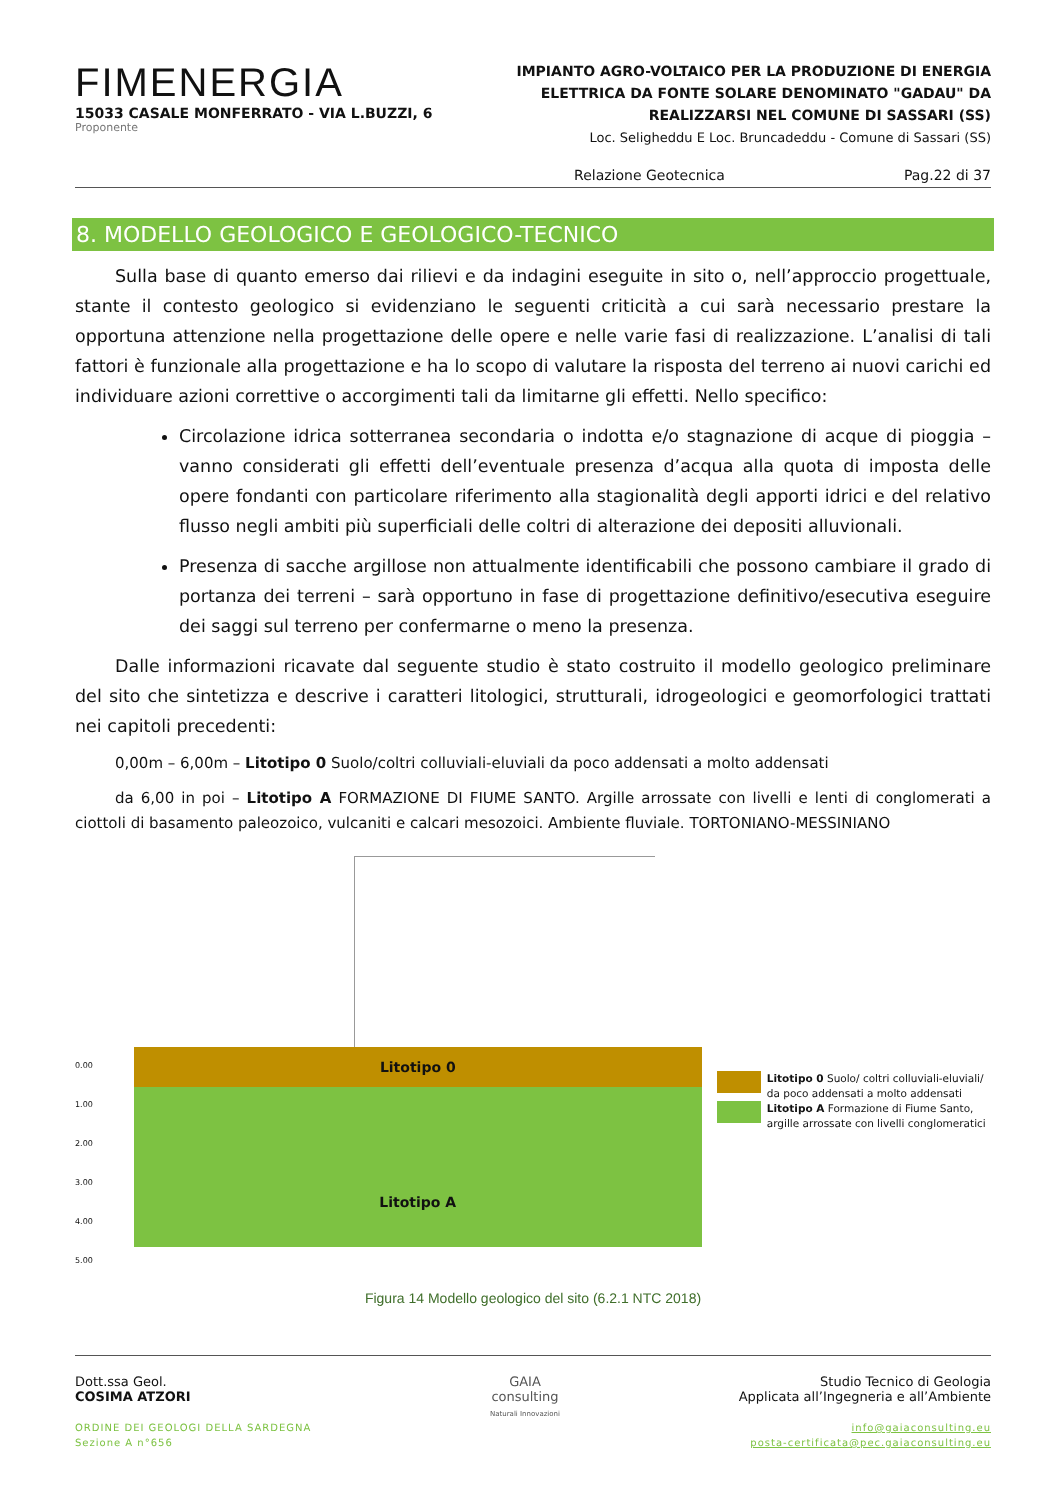FIMENERGIA
15033 CASALE MONFERRATO - VIA L.BUZZI, 6
Proponente
IMPIANTO AGRO-VOLTAICO PER LA PRODUZIONE DI ENERGIA ELETTRICA DA FONTE SOLARE DENOMINATO "GADAU" DA REALIZZARSI NEL COMUNE DI SASSARI (SS)
Loc. Seligheddu E Loc. Bruncadeddu - Comune di Sassari (SS)
Relazione Geotecnica Pag.22 di 37
8. MODELLO GEOLOGICO E GEOLOGICO-TECNICO
Sulla base di quanto emerso dai rilievi e da indagini eseguite in sito o, nell’approccio progettuale, stante il contesto geologico si evidenziano le seguenti criticità a cui sarà necessario prestare la opportuna attenzione nella progettazione delle opere e nelle varie fasi di realizzazione. L’analisi di tali fattori è funzionale alla progettazione e ha lo scopo di valutare la risposta del terreno ai nuovi carichi ed individuare azioni correttive o accorgimenti tali da limitarne gli effetti. Nello specifico:
Circolazione idrica sotterranea secondaria o indotta e/o stagnazione di acque di pioggia –vanno considerati gli effetti dell’eventuale presenza d’acqua alla quota di imposta delle opere fondanti con particolare riferimento alla stagionalità degli apporti idrici e del relativo flusso negli ambiti più superficiali delle coltri di alterazione dei depositi alluvionali.
Presenza di sacche argillose non attualmente identificabili che possono cambiare il grado di portanza dei terreni – sarà opportuno in fase di progettazione definitivo/esecutiva eseguire dei saggi sul terreno per confermarne o meno la presenza.
Dalle informazioni ricavate dal seguente studio è stato costruito il modello geologico preliminare del sito che sintetizza e descrive i caratteri litologici, strutturali, idrogeologici e geomorfologici trattati nei capitoli precedenti:
0,00m – 6,00m – Litotipo 0 Suolo/coltri colluviali-eluviali da poco addensati a molto addensati
da 6,00 in poi – Litotipo A FORMAZIONE DI FIUME SANTO. Argille arrossate con livelli e lenti di conglomerati a ciottoli di basamento paleozoico, vulcaniti e calcari mesozoici. Ambiente fluviale. TORTONIANO-MESSINIANO
0.00
1.00
2.00
3.00
4.00
5.00
Litotipo 0
Litotipo A
Litotipo 0 Suolo/ coltri colluviali-eluviali/ da poco addensati a molto addensati
Litotipo A Formazione di Fiume Santo, argille arrossate con livelli conglomeratici
Figura 14 Modello geologico del sito (6.2.1 NTC 2018)
Dott.ssa Geol.
COSIMA ATZORI
ORDINE DEI GEOLOGI DELLA SARDEGNA
Sezione A n°656
GAIA
consulting
Naturali Innovazioni
Studio Tecnico di Geologia
Applicata all’Ingegneria e all’Ambiente
info@gaiaconsulting.eu
posta-certificata@pec.gaiaconsulting.eu